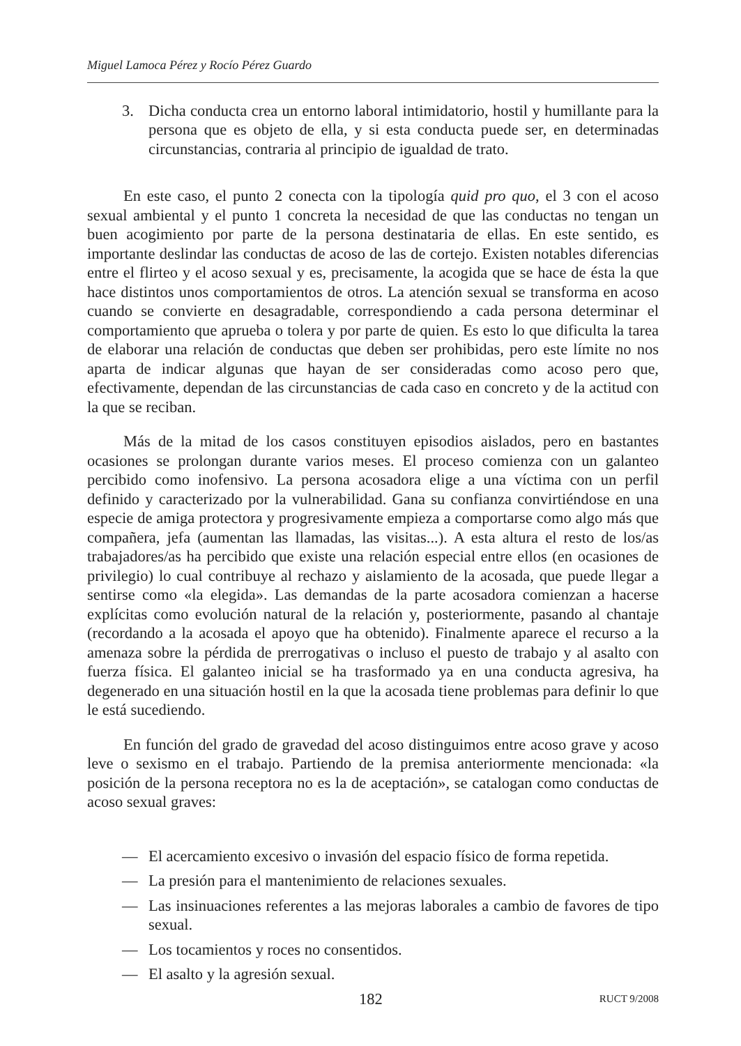Miguel Lamoca Pérez y Rocío Pérez Guardo
3. Dicha conducta crea un entorno laboral intimidatorio, hostil y humillante para la persona que es objeto de ella, y si esta conducta puede ser, en determinadas circunstancias, contraria al principio de igualdad de trato.
En este caso, el punto 2 conecta con la tipología quid pro quo, el 3 con el acoso sexual ambiental y el punto 1 concreta la necesidad de que las conductas no tengan un buen acogimiento por parte de la persona destinataria de ellas. En este sentido, es importante deslindar las conductas de acoso de las de cortejo. Existen notables diferencias entre el flirteo y el acoso sexual y es, precisamente, la acogida que se hace de ésta la que hace distintos unos comportamientos de otros. La atención sexual se transforma en acoso cuando se convierte en desagradable, correspondiendo a cada persona determinar el comportamiento que aprueba o tolera y por parte de quien. Es esto lo que dificulta la tarea de elaborar una relación de conductas que deben ser prohibidas, pero este límite no nos aparta de indicar algunas que hayan de ser consideradas como acoso pero que, efectivamente, dependan de las circunstancias de cada caso en concreto y de la actitud con la que se reciban.
Más de la mitad de los casos constituyen episodios aislados, pero en bastantes ocasiones se prolongan durante varios meses. El proceso comienza con un galanteo percibido como inofensivo. La persona acosadora elige a una víctima con un perfil definido y caracterizado por la vulnerabilidad. Gana su confianza convirtiéndose en una especie de amiga protectora y progresivamente empieza a comportarse como algo más que compañera, jefa (aumentan las llamadas, las visitas...). A esta altura el resto de los/as trabajadores/as ha percibido que existe una relación especial entre ellos (en ocasiones de privilegio) lo cual contribuye al rechazo y aislamiento de la acosada, que puede llegar a sentirse como «la elegida». Las demandas de la parte acosadora comienzan a hacerse explícitas como evolución natural de la relación y, posteriormente, pasando al chantaje (recordando a la acosada el apoyo que ha obtenido). Finalmente aparece el recurso a la amenaza sobre la pérdida de prerrogativas o incluso el puesto de trabajo y al asalto con fuerza física. El galanteo inicial se ha trasformado ya en una conducta agresiva, ha degenerado en una situación hostil en la que la acosada tiene problemas para definir lo que le está sucediendo.
En función del grado de gravedad del acoso distinguimos entre acoso grave y acoso leve o sexismo en el trabajo. Partiendo de la premisa anteriormente mencionada: «la posición de la persona receptora no es la de aceptación», se catalogan como conductas de acoso sexual graves:
— El acercamiento excesivo o invasión del espacio físico de forma repetida.
— La presión para el mantenimiento de relaciones sexuales.
— Las insinuaciones referentes a las mejoras laborales a cambio de favores de tipo sexual.
— Los tocamientos y roces no consentidos.
— El asalto y la agresión sexual.
182 RUCT 9/2008